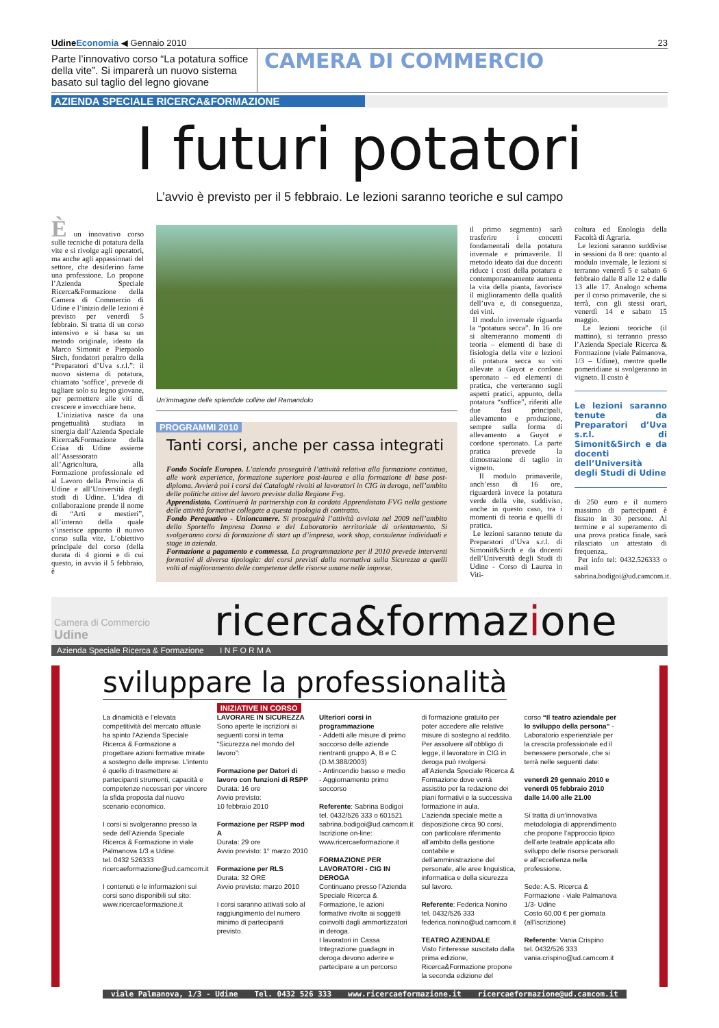UdineEconomia ◀ Gennaio 2010 23
Parte l’innovativo corso “La potatura soffice della vite”. Si imparerà un nuovo sistema basato sul taglio del legno giovane
CAMERA DI COMMERCIO
AZIENDA SPECIALE RICERCA&FORMAZIONE
I futuri potatori
L’avvio è previsto per il 5 febbraio. Le lezioni saranno teoriche e sul campo
È un innovativo corso sulle tecniche di potatura della vite e si rivolge agli operatori, ma anche agli appassionati del settore, che desiderino farne una professione. Lo propone l’Azienda Speciale Ricerca&Formazione della Camera di Commercio di Udine e l’inizio delle lezioni è previsto per venerdì 5 febbraio. Si tratta di un corso intensivo e si basa su un metodo originale, ideato da Marco Simonit e Pierpaolo Sirch, fondatori peraltro della “Preparatori d’Uva s.r.l.”: il nuovo sistema di potatura, chiamato ‘soffice’, prevede di tagliare solo su legno giovane, per permettere alle viti di crescere e invecchiare bene.
L’iniziativa nasce da una progettualità studiata in sinergia dall’Azienda Speciale Ricerca&Formazione della Cciaa di Udine assieme all’Assessorato all’Agricoltura, alla Formazione professionale ed al Lavoro della Provincia di Udine e all’Università degli studi di Udine. L’idea di collaborazione prende il nome di “Arti e mestieri”, all’interno della quale s’inserisce appunto il nuovo corso sulla vite. L’obiettivo principale del corso (della durata di 4 giorni e di cui questo, in avvio il 5 febbraio, è
Un’immagine delle splendide colline del Ramandolo
PROGRAMMI 2010
Tanti corsi, anche per cassa integrati
Fondo Sociale Europeo. L’azienda proseguirà l’attività relativa alla formazione continua, alle work experience, formazione superiore post-laurea e alla formazione di base post-diploma. Avvierà poi i corsi dei Cataloghi rivolti ai lavoratori in CIG in deroga, nell’ambito delle politiche attive del lavoro previste dalla Regione Fvg.
Apprendistato. Continuerà la partnership con la cordata Apprendistato FVG nella gestione delle attività formative collegate a questa tipologia di contratto.
Fondo Perequativo - Unioncamere. Si proseguirà l’attività avviata nel 2009 nell’ambito dello Sportello Impresa Donna e del Laboratorio territoriale di orientamento. Si svolgeranno corsi di formazione di start up d’impresa, work shop, consulenze individuali e stage in azienda.
Formazione a pagamento e commessa. La programmazione per il 2010 prevede interventi formativi di diversa tipologia: dai corsi previsti dalla normativa sulla Sicurezza a quelli volti al miglioramento delle competenze delle risorse umane nelle imprese.
il primo segmento) sarà trasferire i concetti fondamentali della potatura invernale e primaverile. Il metodo ideato dai due docenti riduce i costi della potatura e contemporaneamente aumenta la vita della pianta, favorisce il miglioramento della qualità dell’uva e, di conseguenza, dei vini.
Il modulo invernale riguarda la “potatura secca”. In 16 ore si alterneranno momenti di teoria – elementi di base di fisiologia della vite e lezioni di potatura secca su viti allevate a Guyot e cordone speronato – ed elementi di pratica, che verteranno sugli aspetti pratici, appunto, della potatura “soffice”, riferiti alle due fasi principali, allevamento e produzione, sempre sulla forma di allevamento a Guyot e cordone speronato. La parte pratica prevede la dimostrazione di taglio in vigneto.
Il modulo primaverile, anch’esso di 16 ore, riguarderà invece la potatura verde della vite, suddiviso, anche in questo caso, tra i momenti di teoria e quelli di pratica.
Le lezioni saranno tenute da Preparatori d’Uva s.r.l. di Simonit&Sirch e da docenti dell’Università degli Studi di Udine - Corso di Laurea in Viti-
coltura ed Enologia della Facoltà di Agraria.
Le lezioni saranno suddivise in sessioni da 8 ore: quanto al modulo invernale, le lezioni si terranno venerdì 5 e sabato 6 febbraio dalle 8 alle 12 e dalle 13 alle 17. Analogo schema per il corso primaverile, che si terrà, con gli stessi orari, venerdì 14 e sabato 15 maggio.
Le lezioni teoriche (il mattino), si terranno presso l’Azienda Speciale Ricerca & Formazione (viale Palmanova, 1/3 – Udine), mentre quelle pomeridiane si svolgeranno in vigneto. Il costo è
Le lezioni saranno tenute da Preparatori d’Uva s.r.l. di Simonit&Sirch e da docenti dell’Università degli Studi di Udine
di 250 euro e il numero massimo di partecipanti è fissato in 30 persone. Al termine e al superamento di una prova pratica finale, sarà rilasciato un attestato di frequenza,.
Per info tel: 0432.526333 o mail sabrina.bodigoi@ud.camcom.it.
Camera di Commercio
Udine
ricerca&formazione
Azienda Speciale Ricerca & Formazione I N F O R M A
sviluppare la professionalità
La dinamicità e l’elevata competitività del mercato attuale ha spinto l’Azienda Speciale Ricerca & Formazione a progettare azioni formative mirate a sostegno delle imprese. L’intento è quello di trasmettere ai partecipanti strumenti, capacità e competenze necessari per vincere la sfida proposta dal nuovo scenario economico.
I corsi si svolgeranno presso la sede dell’Azienda Speciale Ricerca & Formazione in viale Palmanova 1/3 a Udine.
tel. 0432 526333
ricercaeformazione@ud.camcom.it
I contenuti e le informazioni sui corsi sono disponibili sul sito:
www.ricercaeformazione.it
INIZIATIVE IN CORSO
LAVORARE IN SICUREZZA
Sono aperte le iscrizioni ai seguenti corsi in tema “Sicurezza nel mondo del lavoro”:
Formazione per Datori di lavoro con funzioni di RSPP
Durata: 16 ore
Avvio previsto:
10 febbraio 2010
Formazione per RSPP mod A
Durata: 29 ore
Avvio previsto: 1° marzo 2010
Formazione per RLS
Durata: 32 ORE
Avvio previsto: marzo 2010
I corsi saranno attivati solo al raggiungimento del numero minimo di partecipanti previsto.
Ulteriori corsi in programmazione
- Addetti alle misure di primo soccorso delle aziende rientranti gruppo A, B e C (D.M.388/2003)
- Antincendio basso e medio
- Aggiornamento primo soccorso
Referente: Sabrina Bodigoi
tel. 0432/526 333 o 601521
sabrina.bodigoi@ud.camcom.it
Iscrizione on-line:
www.ricercaeformazione.it
FORMAZIONE PER LAVORATORI - CIG IN DEROGA
Continuano presso l’Azienda Speciale Ricerca & Formazione, le azioni formative rivolte ai soggetti coinvolti dagli ammortizzatori in deroga.
I lavoratori in Cassa Integrazione guadagni in deroga devono aderire e partecipare a un percorso
di formazione gratuito per poter accedere alle relative misure di sostegno al reddito.
Per assolvere all’obbligo di legge, il lavoratore in CIG in deroga può rivolgersi all’Azienda Speciale Ricerca & Formazione dove verrà assistito per la redazione dei piani formativi e la successiva formazione in aula.
L’azienda speciale mette a disposizione circa 90 corsi, con particolare riferimento all’ambito della gestione contabile e dell’amministrazione del personale, alle aree linguistica, informatica e della sicurezza sul lavoro.
Referente: Federica Nonino
tel. 0432/526 333
federica.nonino@ud.camcom.it
TEATRO AZIENDALE
Visto l’interesse suscitato dalla prima edizione, Ricerca&Formazione propone la seconda edizione del
corso “Il teatro aziendale per lo sviluppo della persona” - Laboratorio esperienziale per la crescita professionale ed il benessere personale, che si terrà nelle seguenti date:
venerdì 29 gennaio 2010 e venerdì 05 febbraio 2010 dalle 14.00 alle 21.00
Si tratta di un’innovativa metodologia di apprendimento che propone l’approccio tipico dell’arte teatrale applicata allo sviluppo delle risorse personali e all’eccellenza nella professione.
Sede: A.S. Ricerca & Formazione - viale Palmanova 1/3- Udine
Costo 60,00 € per giornata (all’iscrizione)
Referente: Vania Crispino
tel. 0432/526 333
vania.crispino@ud.camcom.it
viale Palmanova, 1/3 - Udine Tel. 0432 526 333 www.ricercaeformazione.it ricercaeformazione@ud.camcom.it